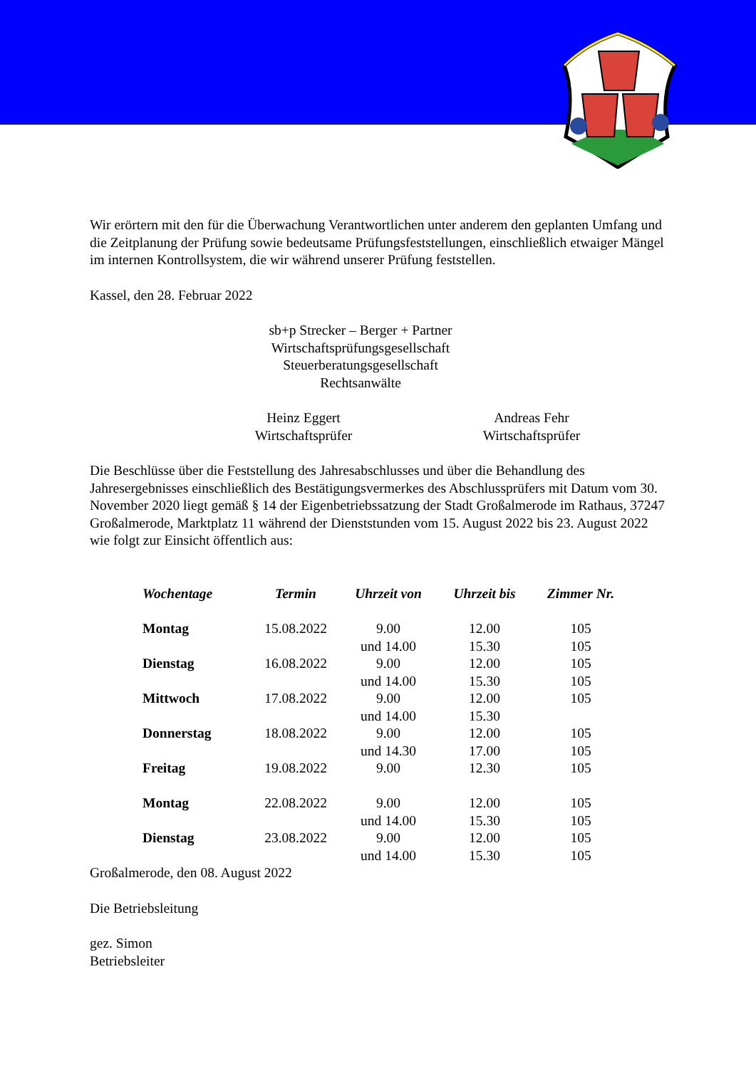Wir erörtern mit den für die Überwachung Verantwortlichen unter anderem den geplanten Umfang und die Zeitplanung der Prüfung sowie bedeutsame Prüfungsfeststellungen, einschließlich etwaiger Mängel im internen Kontrollsystem, die wir während unserer Prüfung feststellen.
Kassel, den 28. Februar 2022
sb+p Strecker – Berger + Partner
Wirtschaftsprüfungsgesellschaft
Steuerberatungsgesellschaft
Rechtsanwälte
Heinz Eggert
Wirtschaftsprüfer
Andreas Fehr
Wirtschaftsprüfer
Die Beschlüsse über die Feststellung des Jahresabschlusses und über die Behandlung des Jahresergebnisses einschließlich des Bestätigungsvermerkes des Abschlussprüfers mit Datum vom 30. November 2020 liegt gemäß § 14 der Eigenbetriebssatzung der Stadt Großalmerode im Rathaus, 37247 Großalmerode, Marktplatz 11 während der Dienststunden vom 15. August 2022 bis 23. August 2022 wie folgt zur Einsicht öffentlich aus:
| Wochentage | Termin | Uhrzeit von | Uhrzeit bis | Zimmer Nr. |
| --- | --- | --- | --- | --- |
| Montag | 15.08.2022 | 9.00 | 12.00 | 105 |
| | | und 14.00 | 15.30 | 105 |
| Dienstag | 16.08.2022 | 9.00 | 12.00 | 105 |
| | | und 14.00 | 15.30 | 105 |
| Mittwoch | 17.08.2022 | 9.00 | 12.00 | 105 |
| | | und 14.00 | 15.30 | |
| Donnerstag | 18.08.2022 | 9.00 | 12.00 | 105 |
| | | und 14.30 | 17.00 | 105 |
| Freitag | 19.08.2022 | 9.00 | 12.30 | 105 |
| Montag | 22.08.2022 | 9.00 | 12.00 | 105 |
| | | und 14.00 | 15.30 | 105 |
| Dienstag | 23.08.2022 | 9.00 | 12.00 | 105 |
| | | und 14.00 | 15.30 | 105 |
Großalmerode, den 08. August 2022
Die Betriebsleitung
gez. Simon
Betriebsleiter